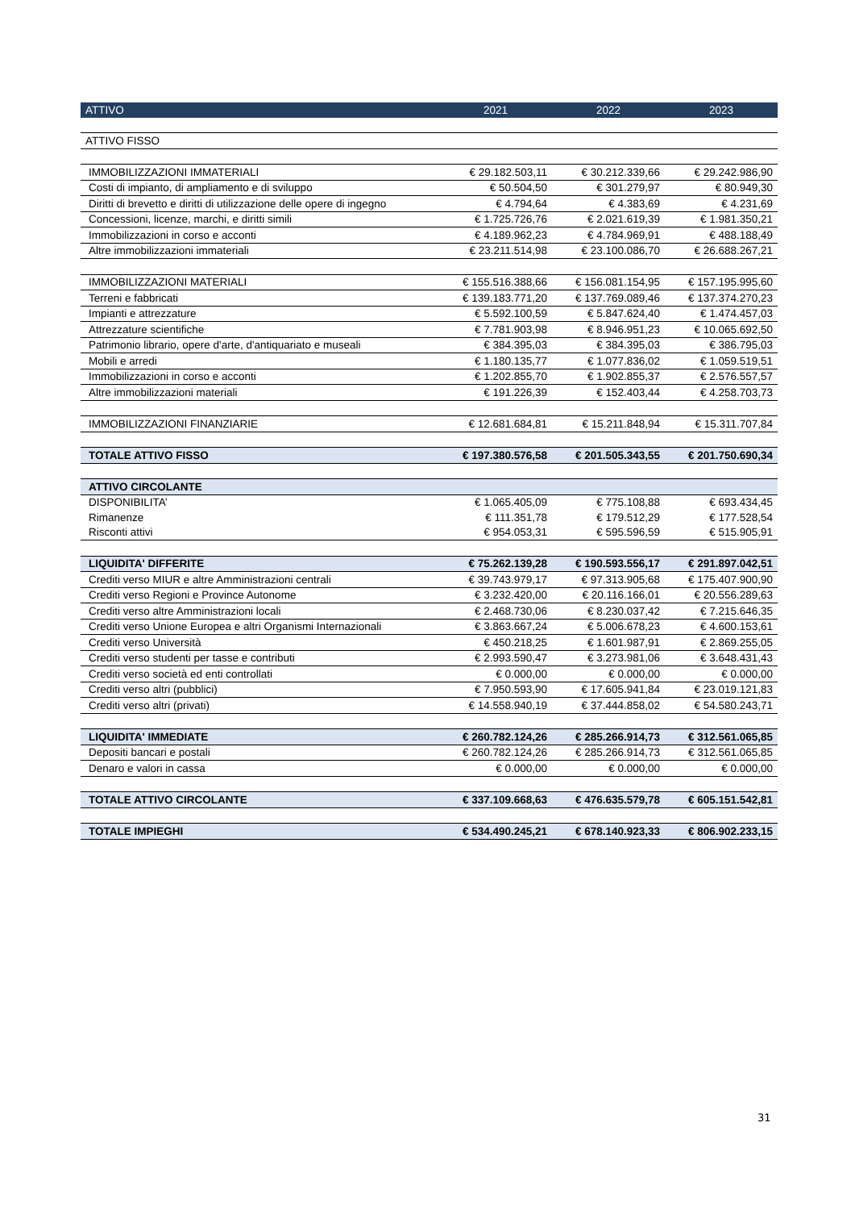| ATTIVO | 2021 | 2022 | 2023 |
| --- | --- | --- | --- |
| ATTIVO FISSO | | | |
| IMMOBILIZZAZIONI IMMATERIALI | € 29.182.503,11 | € 30.212.339,66 | € 29.242.986,90 |
| Costi di impianto, di ampliamento e di sviluppo | € 50.504,50 | € 301.279,97 | € 80.949,30 |
| Diritti di brevetto e diritti di utilizzazione delle opere di ingegno | € 4.794,64 | € 4.383,69 | € 4.231,69 |
| Concessioni, licenze, marchi, e diritti simili | € 1.725.726,76 | € 2.021.619,39 | € 1.981.350,21 |
| Immobilizzazioni in corso e acconti | € 4.189.962,23 | € 4.784.969,91 | € 488.188,49 |
| Altre immobilizzazioni immateriali | € 23.211.514,98 | € 23.100.086,70 | € 26.688.267,21 |
| IMMOBILIZZAZIONI MATERIALI | € 155.516.388,66 | € 156.081.154,95 | € 157.195.995,60 |
| Terreni e fabbricati | € 139.183.771,20 | € 137.769.089,46 | € 137.374.270,23 |
| Impianti e attrezzature | € 5.592.100,59 | € 5.847.624,40 | € 1.474.457,03 |
| Attrezzature scientifiche | € 7.781.903,98 | € 8.946.951,23 | € 10.065.692,50 |
| Patrimonio librario, opere d'arte, d'antiquariato e museali | € 384.395,03 | € 384.395,03 | € 386.795,03 |
| Mobili e arredi | € 1.180.135,77 | € 1.077.836,02 | € 1.059.519,51 |
| Immobilizzazioni in corso e acconti | € 1.202.855,70 | € 1.902.855,37 | € 2.576.557,57 |
| Altre immobilizzazioni materiali | € 191.226,39 | € 152.403,44 | € 4.258.703,73 |
| IMMOBILIZZAZIONI FINANZIARIE | € 12.681.684,81 | € 15.211.848,94 | € 15.311.707,84 |
| TOTALE ATTIVO FISSO | € 197.380.576,58 | € 201.505.343,55 | € 201.750.690,34 |
| ATTIVO CIRCOLANTE | | | |
| DISPONIBILITA’ | € 1.065.405,09 | € 775.108,88 | € 693.434,45 |
| Rimanenze | € 111.351,78 | € 179.512,29 | € 177.528,54 |
| Risconti attivi | € 954.053,31 | € 595.596,59 | € 515.905,91 |
| LIQUIDITA' DIFFERITE | € 75.262.139,28 | € 190.593.556,17 | € 291.897.042,51 |
| Crediti verso MIUR e altre Amministrazioni centrali | € 39.743.979,17 | € 97.313.905,68 | € 175.407.900,90 |
| Crediti verso Regioni e Province Autonome | € 3.232.420,00 | € 20.116.166,01 | € 20.556.289,63 |
| Crediti verso altre Amministrazioni locali | € 2.468.730,06 | € 8.230.037,42 | € 7.215.646,35 |
| Crediti verso Unione Europea e altri Organismi Internazionali | € 3.863.667,24 | € 5.006.678,23 | € 4.600.153,61 |
| Crediti verso Università | € 450.218,25 | € 1.601.987,91 | € 2.869.255,05 |
| Crediti verso studenti per tasse e contributi | € 2.993.590,47 | € 3.273.981,06 | € 3.648.431,43 |
| Crediti verso società ed enti controllati | € 0.000,00 | € 0.000,00 | € 0.000,00 |
| Crediti verso altri (pubblici) | € 7.950.593,90 | € 17.605.941,84 | € 23.019.121,83 |
| Crediti verso altri (privati) | € 14.558.940,19 | € 37.444.858,02 | € 54.580.243,71 |
| LIQUIDITA' IMMEDIATE | € 260.782.124,26 | € 285.266.914,73 | € 312.561.065,85 |
| Depositi bancari e postali | € 260.782.124,26 | € 285.266.914,73 | € 312.561.065,85 |
| Denaro e valori in cassa | € 0.000,00 | € 0.000,00 | € 0.000,00 |
| TOTALE ATTIVO CIRCOLANTE | € 337.109.668,63 | € 476.635.579,78 | € 605.151.542,81 |
| TOTALE IMPIEGHI | € 534.490.245,21 | € 678.140.923,33 | € 806.902.233,15 |
31